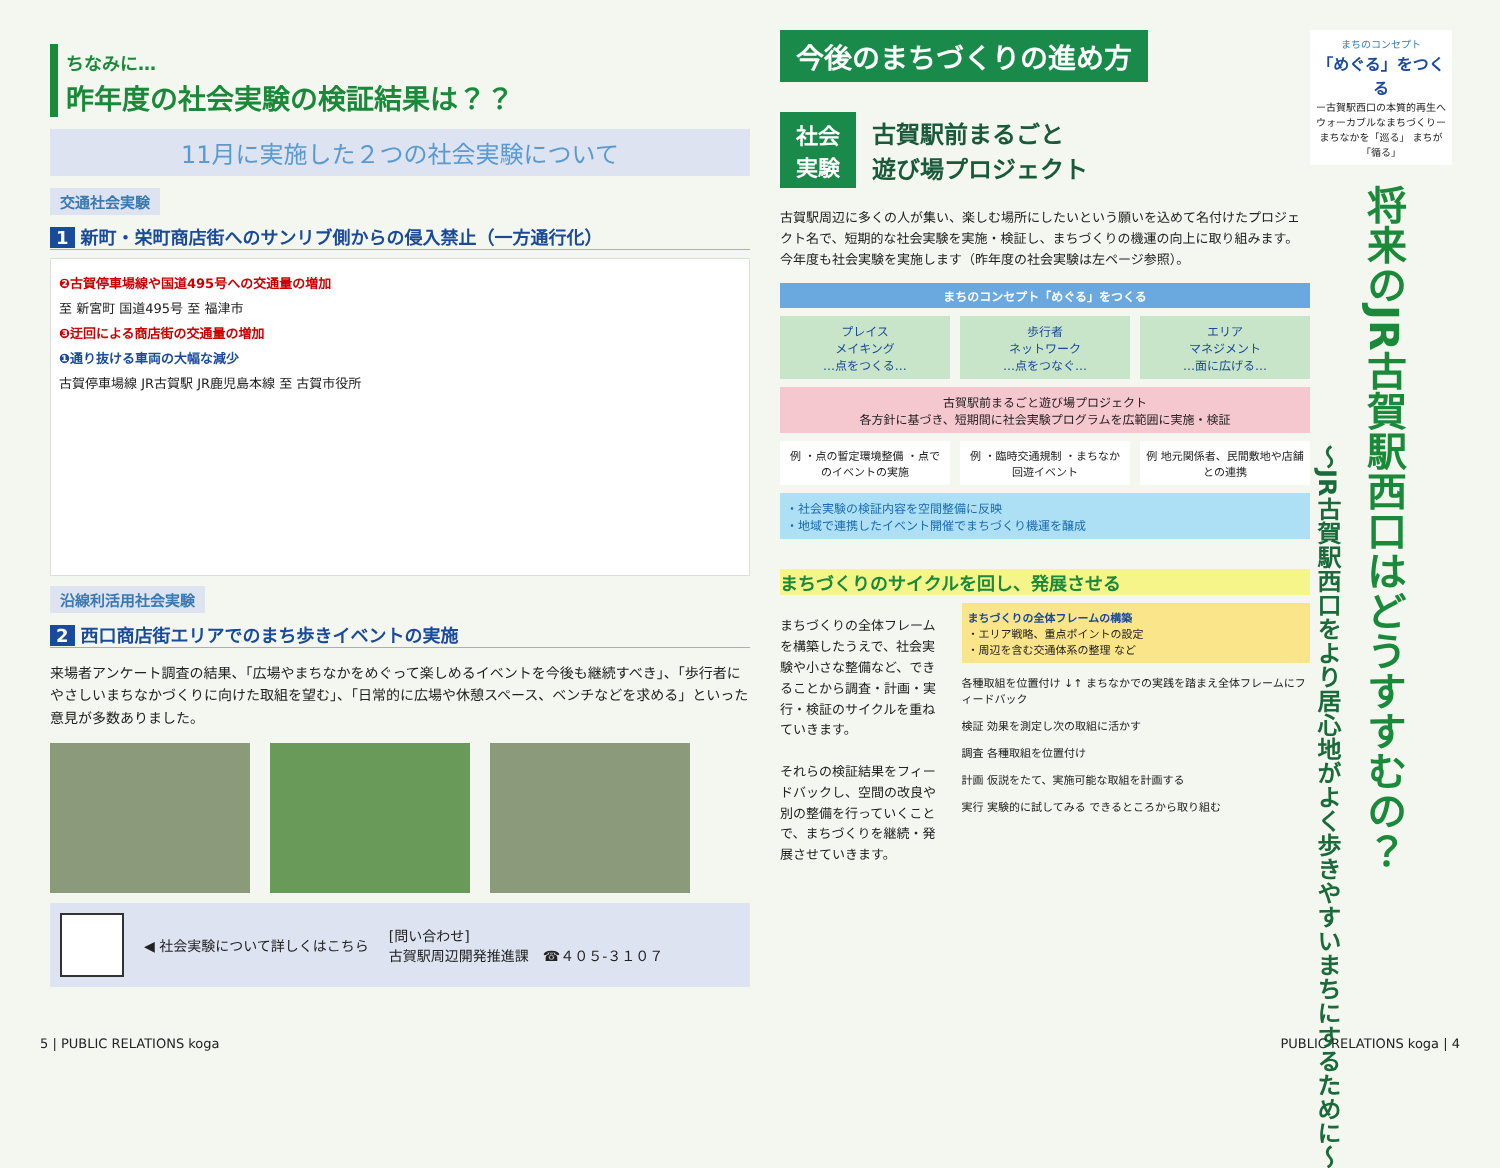ちなみに…
昨年度の社会実験の検証結果は？？
11月に実施した２つの社会実験について
交通社会実験
1 新町・栄町商店街へのサンリブ側からの侵入禁止（一方通行化）
❷古賀停車場線や国道495号への交通量の増加
至 新宮町 国道495号 至 福津市
❸迂回による商店街の交通量の増加
❶通り抜ける車両の大幅な減少
古賀停車場線 JR古賀駅 JR鹿児島本線 至 古賀市役所
沿線利活用社会実験
2 西口商店街エリアでのまち歩きイベントの実施
来場者アンケート調査の結果、「広場やまちなかをめぐって楽しめるイベントを今後も継続すべき」、「歩行者にやさしいまちなかづくりに向けた取組を望む」、「日常的に広場や休憩スペース、ベンチなどを求める」といった意見が多数ありました。
◀ 社会実験について詳しくはこちら [問い合わせ]
古賀駅周辺開発推進課　☎４０５-３１０７
今後のまちづくりの進め方
社会
実験
古賀駅前まるごと
遊び場プロジェクト
古賀駅周辺に多くの人が集い、楽しむ場所にしたいという願いを込めて名付けたプロジェクト名で、短期的な社会実験を実施・検証し、まちづくりの機運の向上に取り組みます。
今年度も社会実験を実施します（昨年度の社会実験は左ページ参照）。
まちのコンセプト「めぐる」をつくる
プレイス
メイキング
…点をつくる…
歩行者
ネットワーク
…点をつなぐ…
エリア
マネジメント
…面に広げる…
古賀駅前まるごと遊び場プロジェクト
各方針に基づき、短期間に社会実験プログラムを広範囲に実施・検証
例 ・点の暫定環境整備 ・点でのイベントの実施
例 ・臨時交通規制 ・まちなか回遊イベント
例 地元関係者、民間敷地や店舗との連携
・社会実験の検証内容を空間整備に反映
・地域で連携したイベント開催でまちづくり機運を醸成
まちづくりのサイクルを回し、発展させる
まちづくりの全体フレームを構築したうえで、社会実験や小さな整備など、できることから調査・計画・実行・検証のサイクルを重ねていきます。
それらの検証結果をフィードバックし、空間の改良や別の整備を行っていくことで、まちづくりを継続・発展させていきます。
まちづくりの全体フレームの構築
・エリア戦略、重点ポイントの設定
・周辺を含む交通体系の整理 など
各種取組を位置付け ↓↑ まちなかでの実践を踏まえ全体フレームにフィードバック
検証 効果を測定し次の取組に活かす
調査 各種取組を位置付け
計画 仮説をたて、実施可能な取組を計画する
実行 実験的に試してみる できるところから取り組む
まちのコンセプト
「めぐる」をつくる
ー古賀駅西口の本質的再生へ ウォーカブルなまちづくりー
まちなかを「巡る」 まちが「循る」
〜JR古賀駅西口をより居心地がよく歩きやすいまちにするために〜
将来のJR古賀駅西口はどうすすむの？
5 | PUBLIC RELATIONS koga PUBLIC RELATIONS koga | 4